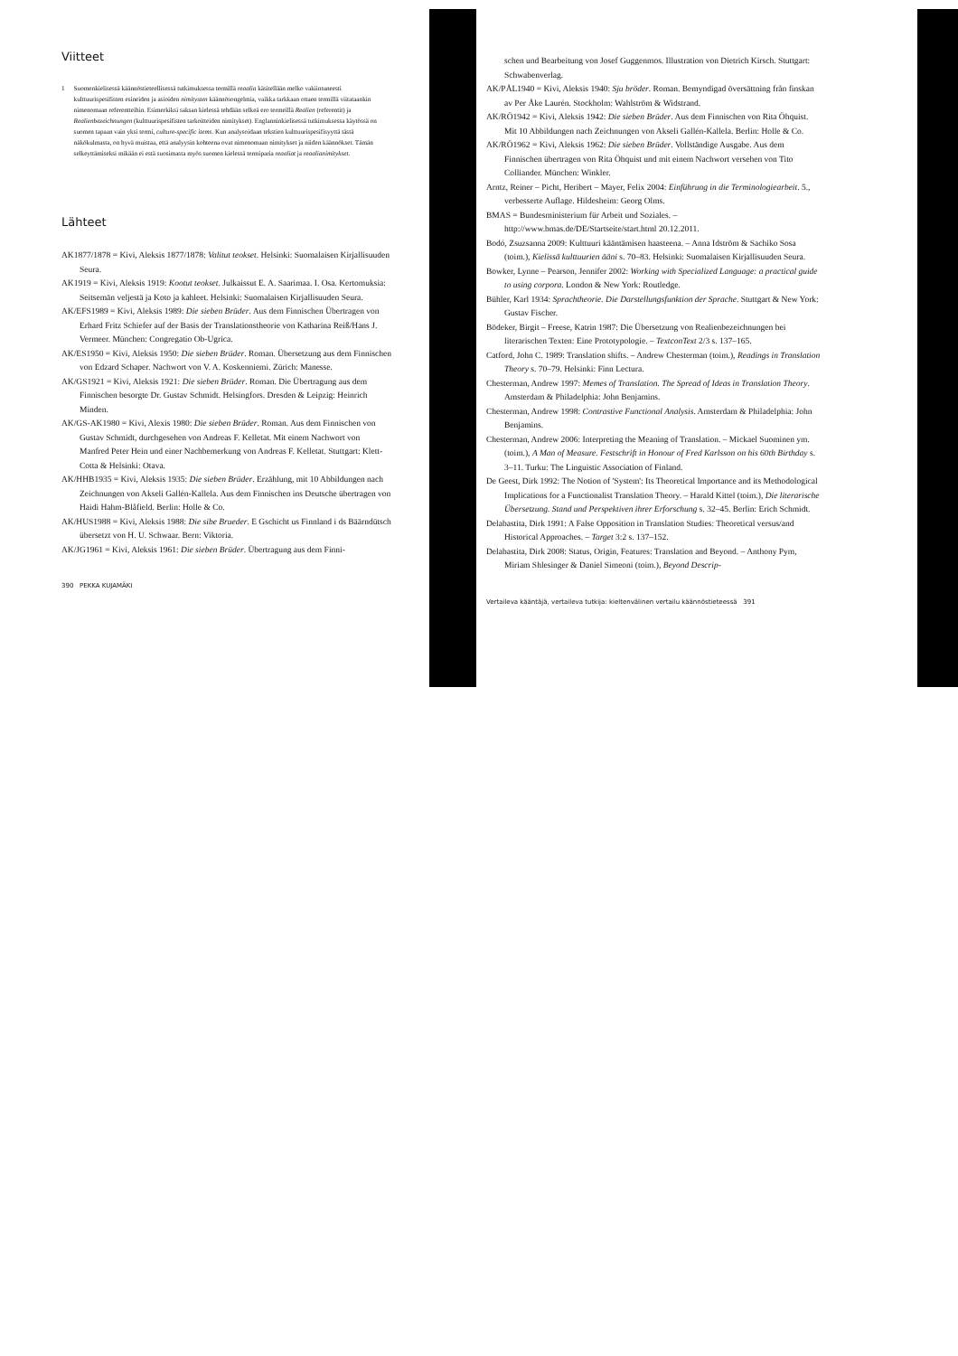Viitteet
1 Suomenkielisessä käännöstieteellisessä tutkimuksessa termillä reaalia käsitellään melko vakiintuneesti kulttuurispesifisten esineiden ja asioiden nimitysten käännösongelmia, vaikka tarkkaan ottaen termillä viitataankin nimenomaan referentteihin. Esimerkiksi saksan kielessä tehdään selkeä ero termeillä Realien (referentit) ja Realienbezeichnungen (kulttuurispesifisten tarkoitteiden nimitykset). Englanninkielisessä tutkimuksessa käytössä on suomen tapaan vain yksi termi, culture-specific items. Kun analysoidaan tekstien kulttuurispesifisyyttä tästä näkökulmasta, on hyvä muistaa, että analyysin kohteena ovat nimenomaan nimitykset ja niiden käännökset. Tämän selkeyttämiseksi mikään ei estä suosimasta myös suomen kielessä termiparia reaaliat ja reaalianimitykset.
Lähteet
AK1877/1878 = Kivi, Aleksis 1877/1878: Valitut teokset. Helsinki: Suomalaisen Kirjallisuuden Seura.
AK1919 = Kivi, Aleksis 1919: Kootut teokset. Julkaissut E. A. Saarimaa. I. Osa. Kertomuksia: Seitsemän veljestä ja Koto ja kahleet. Helsinki: Suomalaisen Kirjallisuuden Seura.
AK/EFS1989 = Kivi, Aleksis 1989: Die sieben Brüder. Aus dem Finnischen Übertragen von Erhard Fritz Schiefer auf der Basis der Translationstheorie von Katharina Reiß/Hans J. Vermeer. München: Congregatio Ob-Ugrica.
AK/ES1950 = Kivi, Aleksis 1950: Die sieben Brüder. Roman. Übersetzung aus dem Finnischen von Edzard Schaper. Nachwort von V. A. Koskenniemi. Zürich: Manesse.
AK/GS1921 = Kivi, Aleksis 1921: Die sieben Brüder. Roman. Die Übertragung aus dem Finnischen besorgte Dr. Gustav Schmidt. Helsingfors. Dresden & Leipzig: Heinrich Minden.
AK/GS-AK1980 = Kivi, Alexis 1980: Die sieben Brüder. Roman. Aus dem Finnischen von Gustav Schmidt, durchgesehen von Andreas F. Kelletat. Mit einem Nachwort von Manfred Peter Hein und einer Nachbemerkung von Andreas F. Kelletat. Stuttgart: Klett-Cotta & Helsinki: Otava.
AK/HHB1935 = Kivi, Aleksis 1935: Die sieben Brüder. Erzählung, mit 10 Abbildungen nach Zeichnungen von Akseli Gallén-Kallela. Aus dem Finnischen ins Deutsche übertragen von Haidi Hahm-Blåfield. Berlin: Holle & Co.
AK/HUS1988 = Kivi, Aleksis 1988: Die sibe Brueder. E Gschicht us Finnland i ds Bäärndütsch übersetzt von H. U. Schwaar. Bern: Viktoria.
AK/JG1961 = Kivi, Aleksis 1961: Die sieben Brüder. Übertragung aus dem Finni-
390 PEKKA KUJAMÄKI
schen und Bearbeitung von Josef Guggenmos. Illustration von Dietrich Kirsch. Stuttgart: Schwabenverlag.
AK/PÅL1940 = Kivi, Aleksis 1940: Sju bröder. Roman. Bemyndigad översättning från finskan av Per Åke Laurén. Stockholm: Wahlström & Widstrand.
AK/RÖ1942 = Kivi, Aleksis 1942: Die sieben Brüder. Aus dem Finnischen von Rita Öhquist. Mit 10 Abbildungen nach Zeichnungen von Akseli Gallén-Kallela. Berlin: Holle & Co.
AK/RÖ1962 = Kivi, Aleksis 1962: Die sieben Brüder. Vollständige Ausgabe. Aus dem Finnischen übertragen von Rita Öhquist und mit einem Nachwort versehen von Tito Colliander. München: Winkler.
Arntz, Reiner – Picht, Heribert – Mayer, Felix 2004: Einführung in die Terminologiearbeit. 5., verbesserte Auflage. Hildesheim: Georg Olms.
BMAS = Bundesministerium für Arbeit und Soziales. – http://www.bmas.de/DE/Startseite/start.html 20.12.2011.
Bodó, Zsuzsanna 2009: Kulttuuri kääntämisen haasteena. – Anna Idström & Sachiko Sosa (toim.), Kielissä kulttuurien ääni s. 70–83. Helsinki: Suomalaisen Kirjallisuuden Seura.
Bowker, Lynne – Pearson, Jennifer 2002: Working with Specialized Language: a practical guide to using corpora. London & New York: Routledge.
Bühler, Karl 1934: Sprachtheorie. Die Darstellungsfunktion der Sprache. Stuttgart & New York: Gustav Fischer.
Bödeker, Birgit – Freese, Katrin 1987: Die Übersetzung von Realienbezeichnungen bei literarischen Texten: Eine Prototypologie. – TextconText 2/3 s. 137–165.
Catford, John C. 1989: Translation shifts. – Andrew Chesterman (toim.), Readings in Translation Theory s. 70–79. Helsinki: Finn Lectura.
Chesterman, Andrew 1997: Memes of Translation. The Spread of Ideas in Translation Theory. Amsterdam & Philadelphia: John Benjamins.
Chesterman, Andrew 1998: Contrastive Functional Analysis. Amsterdam & Philadelphia: John Benjamins.
Chesterman, Andrew 2006: Interpreting the Meaning of Translation. – Mickael Suominen ym. (toim.), A Man of Measure. Festschrift in Honour of Fred Karlsson on his 60th Birthday s. 3–11. Turku: The Linguistic Association of Finland.
De Geest, Dirk 1992: The Notion of 'System': Its Theoretical Importance and its Methodological Implications for a Functionalist Translation Theory. – Harald Kittel (toim.), Die literarische Übersetzung. Stand und Perspektiven ihrer Erforschung s. 32–45. Berlin: Erich Schmidt.
Delabastita, Dirk 1991: A False Opposition in Translation Studies: Theoretical versus/and Historical Approaches. – Target 3:2 s. 137–152.
Delabastita, Dirk 2008: Status, Origin, Features: Translation and Beyond. – Anthony Pym, Miriam Shlesinger & Daniel Simeoni (toim.), Beyond Descrip-
Vertaileva kääntäjä, vertaileva tutkija: kieltenvälinen vertailu käännöstieteessä 391